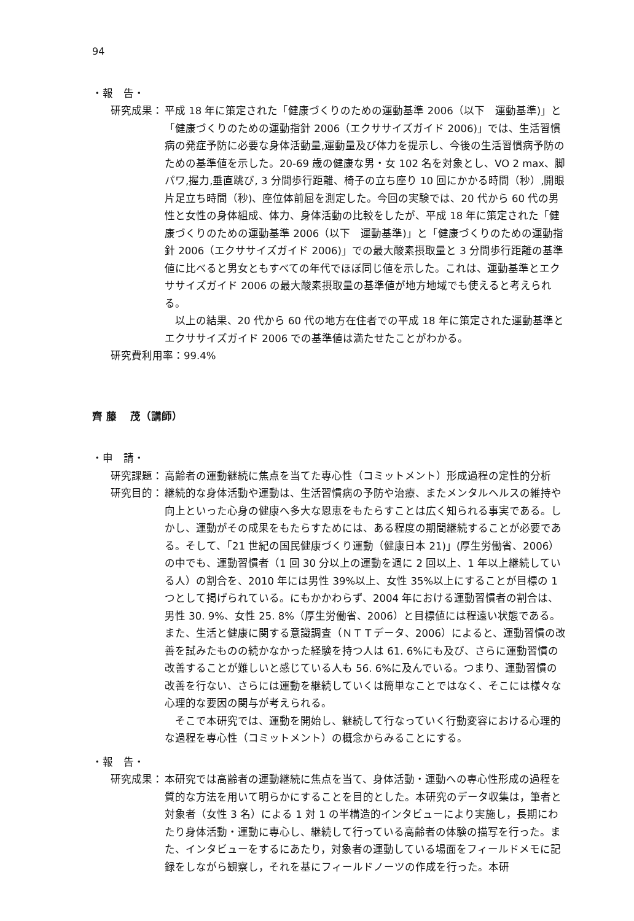94
・報　告・
研究成果： 平成 18 年に策定された「健康づくりのための運動基準 2006（以下　運動基準)」と「健康づくりのための運動指針 2006（エクササイズガイド 2006)」では、生活習慣病の発症予防に必要な身体活動量,運動量及び体力を提示し、今後の生活習慣病予防のための基準値を示した。20-69 歳の健康な男・女 102 名を対象とし、VO 2 max、脚パワ,握力,垂直跳び, 3 分間歩行距離、椅子の立ち座り 10 回にかかる時間（秒）,開眼片足立ち時間（秒)、座位体前屈を測定した。今回の実験では、20 代から 60 代の男性と女性の身体組成、体力、身体活動の比較をしたが、平成 18 年に策定された「健康づくりのための運動基準 2006（以下　運動基準)」と「健康づくりのための運動指針 2006（エクササイズガイド 2006)」での最大酸素摂取量と 3 分間歩行距離の基準値に比べると男女ともすべての年代でほぼ同じ値を示した。これは、運動基準とエクササイズガイド 2006 の最大酸素摂取量の基準値が地方地域でも使えると考えられる。
以上の結果、20 代から 60 代の地方在住者での平成 18 年に策定された運動基準とエクササイズガイド 2006 での基準値は満たせたことがわかる。
研究費利用率：99.4%
齊 藤　 茂（講師）
・申　請・
研究課題： 高齢者の運動継続に焦点を当てた専心性（コミットメント）形成過程の定性的分析
研究目的： 継続的な身体活動や運動は、生活習慣病の予防や治療、またメンタルヘルスの維持や向上といった心身の健康へ多大な恩恵をもたらすことは広く知られる事実である。しかし、運動がその成果をもたらすためには、ある程度の期間継続することが必要である。そして、「21 世紀の国民健康づくり運動（健康日本 21)」(厚生労働省、2006）の中でも、運動習慣者（1 回 30 分以上の運動を週に 2 回以上、1 年以上継続している人）の割合を、2010 年には男性 39%以上、女性 35%以上にすることが目標の 1 つとして掲げられている。にもかかわらず、2004 年における運動習慣者の割合は、男性 30. 9%、女性 25. 8%（厚生労働省、2006）と目標値には程遠い状態である。また、生活と健康に関する意識調査（ＮＴＴデータ、2006）によると、運動習慣の改善を試みたものの続かなかった経験を持つ人は 61. 6%にも及び、さらに運動習慣の改善することが難しいと感じている人も 56. 6%に及んでいる。つまり、運動習慣の改善を行ない、さらには運動を継続していくは簡単なことではなく、そこには様々な心理的な要因の関与が考えられる。
そこで本研究では、運動を開始し、継続して行なっていく行動変容における心理的な過程を専心性（コミットメント）の概念からみることにする。
・報　告・
研究成果： 本研究では高齢者の運動継続に焦点を当て、身体活動・運動への専心性形成の過程を質的な方法を用いて明らかにすることを目的とした。本研究のデータ収集は，筆者と対象者（女性 3 名）による 1 対 1 の半構造的インタビューにより実施し，長期にわたり身体活動・運動に専心し、継続して行っている高齢者の体験の描写を行った。また、インタビューをするにあたり，対象者の運動している場面をフィールドメモに記録をしながら観察し，それを基にフィールドノーツの作成を行った。本研